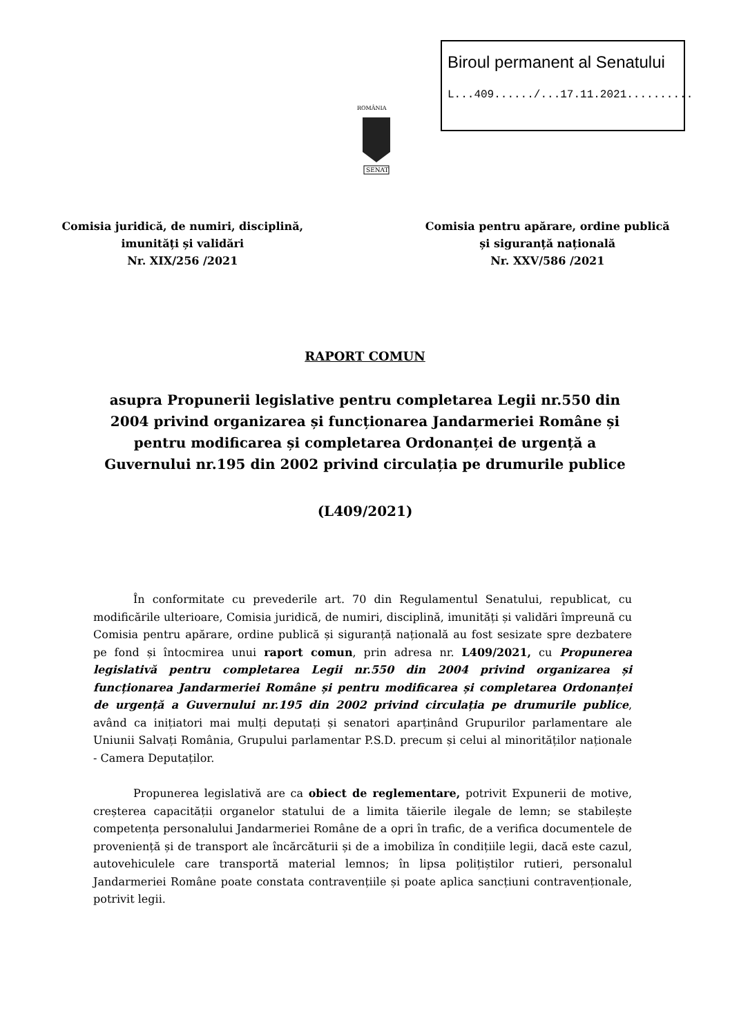Biroul permanent al Senatului
L...409....../...17.11.2021..........
ROMÂNIA
SENAT
Comisia juridică, de numiri, disciplină,
imunități și validări
Nr. XIX/256 /2021
Comisia pentru apărare, ordine publică
și siguranță națională
Nr. XXV/586 /2021
RAPORT COMUN
asupra Propunerii legislative pentru completarea Legii nr.550 din 2004 privind organizarea și funcționarea Jandarmeriei Române și pentru modificarea și completarea Ordonanței de urgență a Guvernului nr.195 din 2002 privind circulația pe drumurile publice
(L409/2021)
În conformitate cu prevederile art. 70 din Regulamentul Senatului, republicat, cu modificările ulterioare, Comisia juridică, de numiri, disciplină, imunități și validări împreună cu Comisia pentru apărare, ordine publică și siguranță națională au fost sesizate spre dezbatere pe fond și întocmirea unui raport comun, prin adresa nr. L409/2021, cu Propunerea legislativă pentru completarea Legii nr.550 din 2004 privind organizarea și funcționarea Jandarmeriei Române și pentru modificarea și completarea Ordonanței de urgență a Guvernului nr.195 din 2002 privind circulația pe drumurile publice, având ca inițiatori mai mulți deputați și senatori aparținând Grupurilor parlamentare ale Uniunii Salvați România, Grupului parlamentar P.S.D. precum și celui al minorităților naționale - Camera Deputaților.
Propunerea legislativă are ca obiect de reglementare, potrivit Expunerii de motive, creșterea capacității organelor statului de a limita tăierile ilegale de lemn; se stabilește competența personalului Jandarmeriei Române de a opri în trafic, de a verifica documentele de proveniență și de transport ale încărcăturii și de a imobiliza în condițiile legii, dacă este cazul, autovehiculele care transportă material lemnos; în lipsa polițiștilor rutieri, personalul Jandarmeriei Române poate constata contravențiile și poate aplica sancțiuni contravenționale, potrivit legii.